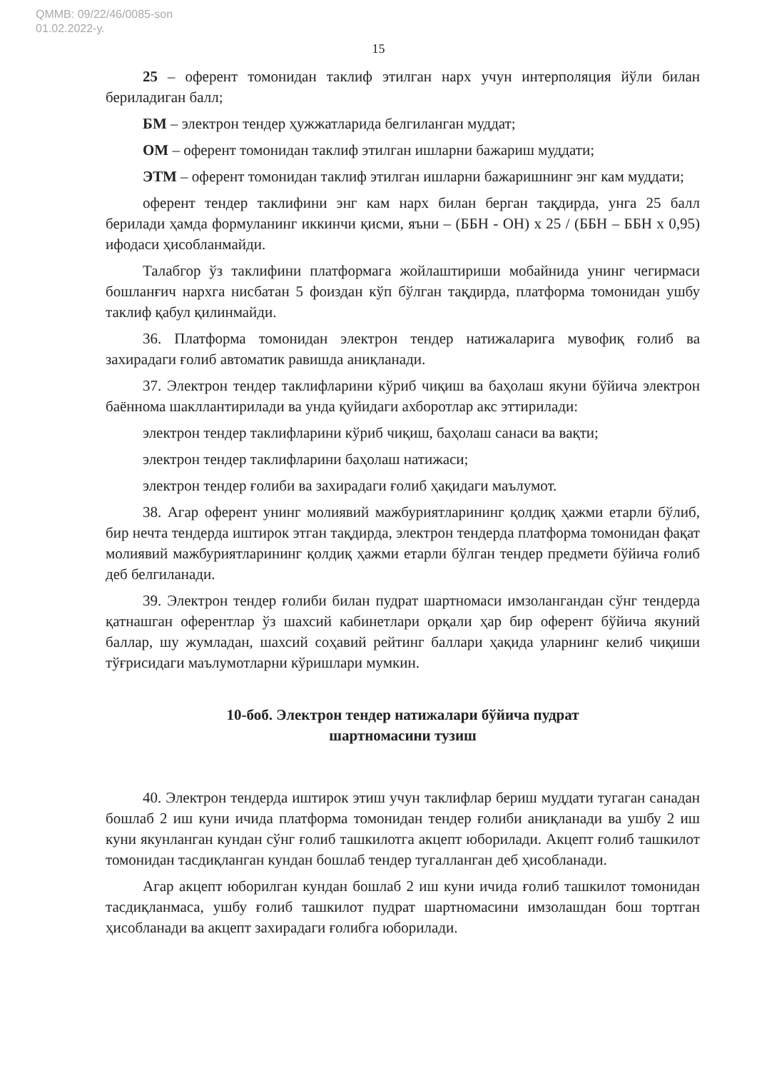QMMB: 09/22/46/0085-son
01.02.2022-у.
15
25 – оферент томонидан таклиф этилган нарх учун интерполяция йўли билан бериладиган балл;
БМ – электрон тендер ҳужжатларида белгиланган муддат;
ОМ – оферент томонидан таклиф этилган ишларни бажариш муддати;
ЭТМ – оферент томонидан таклиф этилган ишларни бажаришнинг энг кам муддати;
оферент тендер таклифини энг кам нарх билан берган тақдирда, унга 25 балл берилади ҳамда формуланинг иккинчи қисми, яъни – (ББН - ОН) х 25 / (ББН – ББН х 0,95) ифодаси ҳисобланмайди.
Талабгор ўз таклифини платформага жойлаштириши мобайнида унинг чегирмаси бошланғич нархга нисбатан 5 фоиздан кўп бўлган тақдирда, платформа томонидан ушбу таклиф қабул қилинмайди.
36. Платформа томонидан электрон тендер натижаларига мувофиқ ғолиб ва захирадаги ғолиб автоматик равишда аниқланади.
37. Электрон тендер таклифларини кўриб чиқиш ва баҳолаш якуни бўйича электрон баённома шакллантирилади ва унда қуйидаги ахборотлар акс эттирилади:
электрон тендер таклифларини кўриб чиқиш, баҳолаш санаси ва вақти;
электрон тендер таклифларини баҳолаш натижаси;
электрон тендер ғолиби ва захирадаги ғолиб ҳақидаги маълумот.
38. Агар оферент унинг молиявий мажбуриятларининг қолдиқ ҳажми етарли бўлиб, бир нечта тендерда иштирок этган тақдирда, электрон тендерда платформа томонидан фақат молиявий мажбуриятларининг қолдиқ ҳажми етарли бўлган тендер предмети бўйича ғолиб деб белгиланади.
39. Электрон тендер ғолиби билан пудрат шартномаси имзолангандан сўнг тендерда қатнашган оферентлар ўз шахсий кабинетлари орқали ҳар бир оферент бўйича якуний баллар, шу жумладан, шахсий соҳавий рейтинг баллари ҳақида уларнинг келиб чиқиши тўғрисидаги маълумотларни кўришлари мумкин.
10-боб. Электрон тендер натижалари бўйича пудрат
шартномасини тузиш
40. Электрон тендерда иштирок этиш учун таклифлар бериш муддати тугаган санадан бошлаб 2 иш куни ичида платформа томонидан тендер ғолиби аниқланади ва ушбу 2 иш куни якунланган кундан сўнг ғолиб ташкилотга акцепт юборилади. Акцепт ғолиб ташкилот томонидан тасдиқланган кундан бошлаб тендер тугалланган деб ҳисобланади.
Агар акцепт юборилган кундан бошлаб 2 иш куни ичида ғолиб ташкилот томонидан тасдиқланмаса, ушбу ғолиб ташкилот пудрат шартномасини имзолашдан бош тортган ҳисобланади ва акцепт захирадаги ғолибга юборилади.